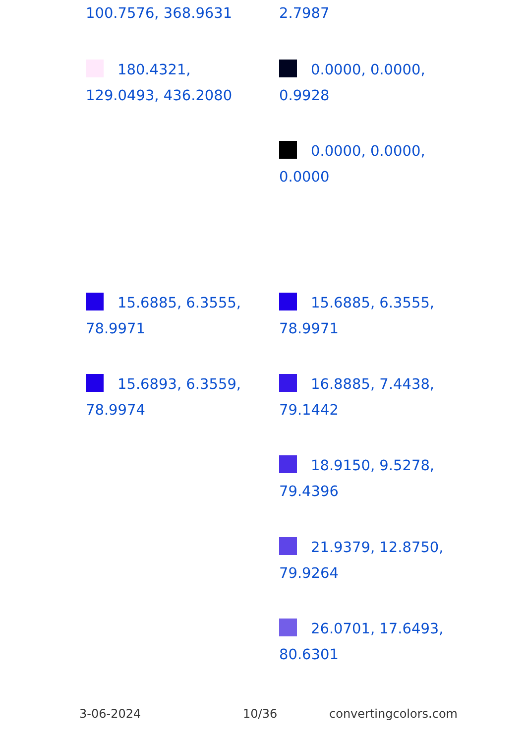100.7576, 368.9631 2.7987
180.4321, 129.0493, 436.2080
0.0000, 0.0000, 0.9928
0.0000, 0.0000, 0.0000
15.6885, 6.3555, 78.9971
15.6885, 6.3555, 78.9971
15.6893, 6.3559, 78.9974
16.8885, 7.4438, 79.1442
18.9150, 9.5278, 79.4396
21.9379, 12.8750, 79.9264
26.0701, 17.6493, 80.6301
3-06-2024 10/36 convertingcolors.com